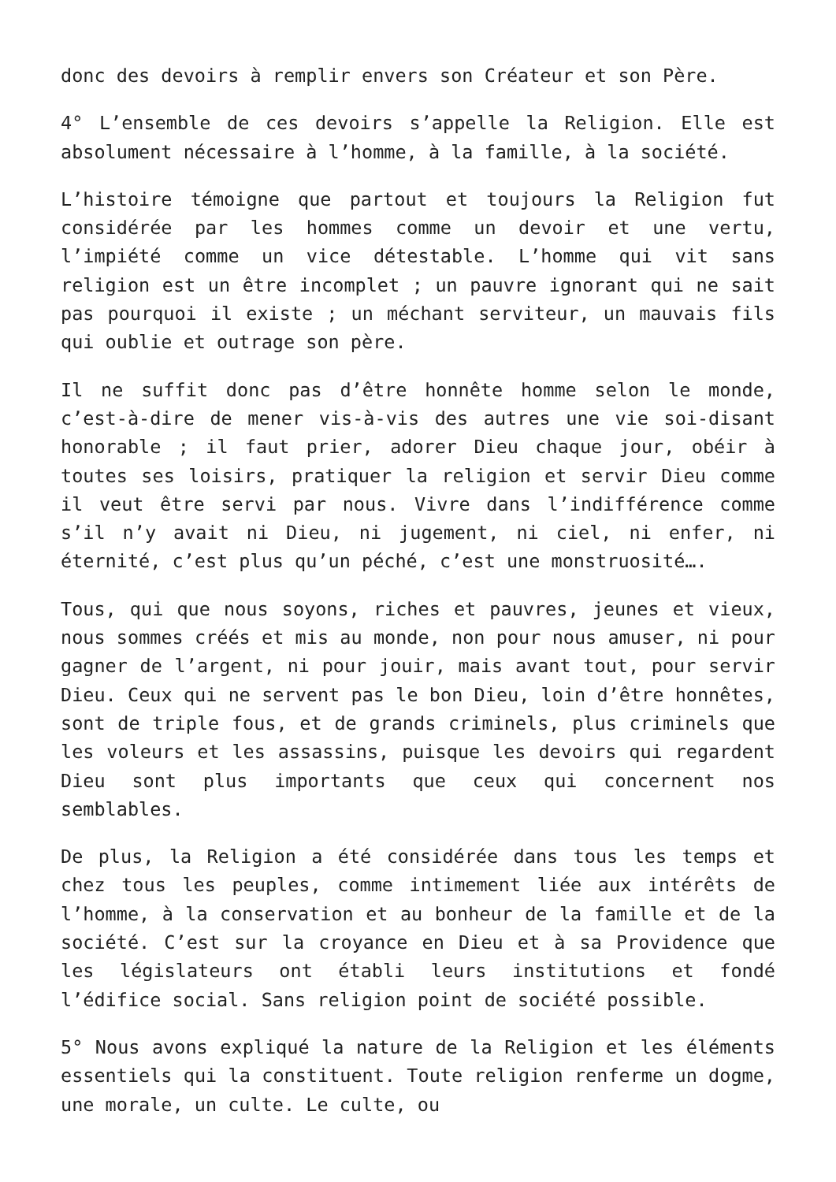donc des devoirs à remplir envers son Créateur et son Père.
4° L’ensemble de ces devoirs s’appelle la Religion. Elle est absolument nécessaire à l’homme, à la famille, à la société.
L’histoire témoigne que partout et toujours la Religion fut considérée par les hommes comme un devoir et une vertu, l’impiété comme un vice détestable. L’homme qui vit sans religion est un être incomplet ; un pauvre ignorant qui ne sait pas pourquoi il existe ; un méchant serviteur, un mauvais fils qui oublie et outrage son père.
Il ne suffit donc pas d’être honnête homme selon le monde, c’est-à-dire de mener vis-à-vis des autres une vie soi-disant honorable ; il faut prier, adorer Dieu chaque jour, obéir à toutes ses loisirs, pratiquer la religion et servir Dieu comme il veut être servi par nous. Vivre dans l’indifférence comme s’il n’y avait ni Dieu, ni jugement, ni ciel, ni enfer, ni éternité, c’est plus qu’un péché, c’est une monstruosité….
Tous, qui que nous soyons, riches et pauvres, jeunes et vieux, nous sommes créés et mis au monde, non pour nous amuser, ni pour gagner de l’argent, ni pour jouir, mais avant tout, pour servir Dieu. Ceux qui ne servent pas le bon Dieu, loin d’être honnêtes, sont de triple fous, et de grands criminels, plus criminels que les voleurs et les assassins, puisque les devoirs qui regardent Dieu sont plus importants que ceux qui concernent nos semblables.
De plus, la Religion a été considérée dans tous les temps et chez tous les peuples, comme intimement liée aux intérêts de l’homme, à la conservation et au bonheur de la famille et de la société. C’est sur la croyance en Dieu et à sa Providence que les législateurs ont établi leurs institutions et fondé l’édifice social. Sans religion point de société possible.
5° Nous avons expliqué la nature de la Religion et les éléments essentiels qui la constituent. Toute religion renferme un dogme, une morale, un culte. Le culte, ou